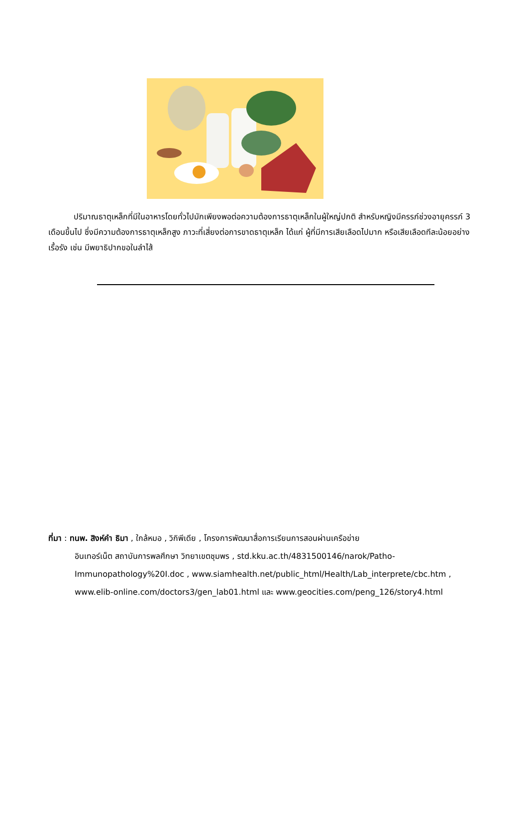ปริมาณธาตุเหล็กที่มีในอาหารโดยทั่วไปมักเพียงพอต่อความต้องการธาตุเหล็กในผู้ใหญ่ปกติ สำหรับหญิงมีครรภ์ช่วงอายุครรภ์ 3 เดือนขึ้นไป ซึ่งมีความต้องการธาตุเหล็กสูง ภาวะที่เสี่ยงต่อการขาดธาตุเหล็ก ได้แก่ ผู้ที่มีการเสียเลือดไปมาก หรือเสียเลือดทีละน้อยอย่างเรื้อรัง เช่น มีพยาธิปากขอในลำไส้
ที่มา : ทนพ. สิงห์คำ ธิมา , ใกล้หมอ , วิกิพีเดีย , โครงการพัฒนาสื่อการเรียนการสอนผ่านเครือข่าย
อินเทอร์เน็ต สถาบันการพลศึกษา วิทยาเขตชุมพร , std.kku.ac.th/4831500146/narok/Patho-
Immunopathology%20I.doc , www.siamhealth.net/public_html/Health/Lab_interprete/cbc.htm ,
www.elib-online.com/doctors3/gen_lab01.html และ www.geocities.com/peng_126/story4.html